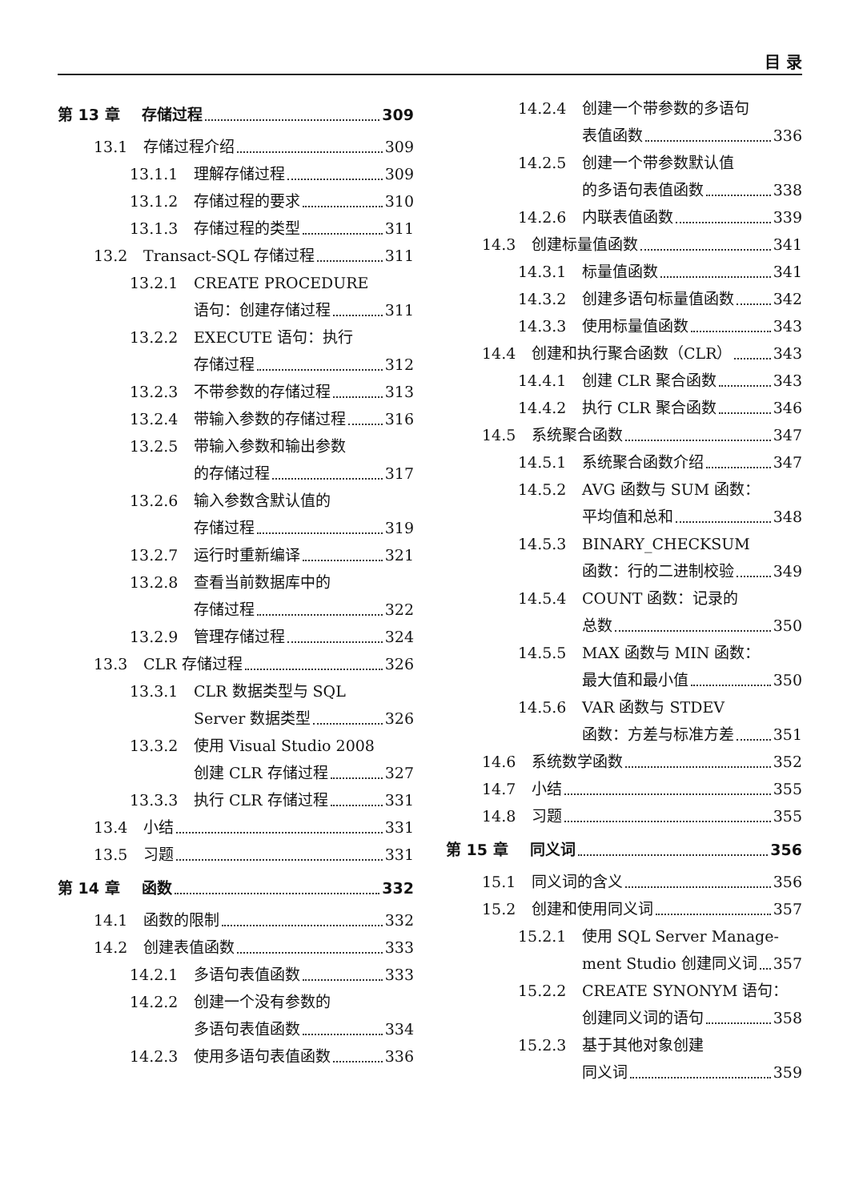目 录
第 13 章 存储过程 309
13.1 存储过程介绍 309
13.1.1 理解存储过程 309
13.1.2 存储过程的要求 310
13.1.3 存储过程的类型 311
13.2 Transact-SQL 存储过程 311
13.2.1 CREATE PROCEDURE
语句：创建存储过程 311
13.2.2 EXECUTE 语句：执行
存储过程 312
13.2.3 不带参数的存储过程 313
13.2.4 带输入参数的存储过程 316
13.2.5 带输入参数和输出参数
的存储过程 317
13.2.6 输入参数含默认值的
存储过程 319
13.2.7 运行时重新编译 321
13.2.8 查看当前数据库中的
存储过程 322
13.2.9 管理存储过程 324
13.3 CLR 存储过程 326
13.3.1 CLR 数据类型与 SQL
Server 数据类型 326
13.3.2 使用 Visual Studio 2008
创建 CLR 存储过程 327
13.3.3 执行 CLR 存储过程 331
13.4 小结 331
13.5 习题 331
第 14 章 函数 332
14.1 函数的限制 332
14.2 创建表值函数 333
14.2.1 多语句表值函数 333
14.2.2 创建一个没有参数的
多语句表值函数 334
14.2.3 使用多语句表值函数 336
14.2.4 创建一个带参数的多语句
表值函数 336
14.2.5 创建一个带参数默认值
的多语句表值函数 338
14.2.6 内联表值函数 339
14.3 创建标量值函数 341
14.3.1 标量值函数 341
14.3.2 创建多语句标量值函数 342
14.3.3 使用标量值函数 343
14.4 创建和执行聚合函数（CLR） 343
14.4.1 创建 CLR 聚合函数 343
14.4.2 执行 CLR 聚合函数 346
14.5 系统聚合函数 347
14.5.1 系统聚合函数介绍 347
14.5.2 AVG 函数与 SUM 函数：
平均值和总和 348
14.5.3 BINARY_CHECKSUM
函数：行的二进制校验 349
14.5.4 COUNT 函数：记录的
总数 350
14.5.5 MAX 函数与 MIN 函数：
最大值和最小值 350
14.5.6 VAR 函数与 STDEV
函数：方差与标准方差 351
14.6 系统数学函数 352
14.7 小结 355
14.8 习题 355
第 15 章 同义词 356
15.1 同义词的含义 356
15.2 创建和使用同义词 357
15.2.1 使用 SQL Server Manage-
ment Studio 创建同义词 357
15.2.2 CREATE SYNONYM 语句：
创建同义词的语句 358
15.2.3 基于其他对象创建
同义词 359